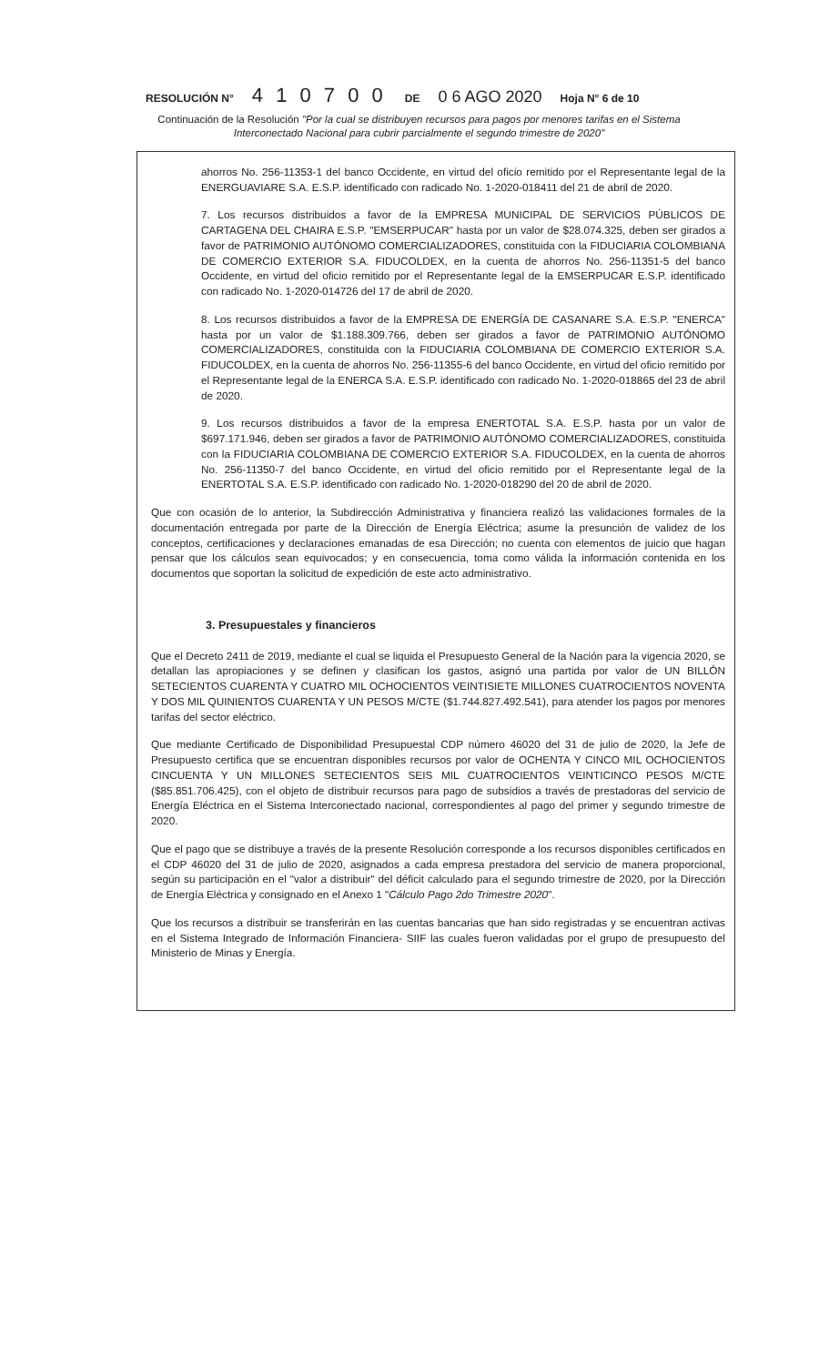RESOLUCIÓN N° 4 1 0 7 0 0 DE 0 6 AGO 2020 Hoja N° 6 de 10
Continuación de la Resolución "Por la cual se distribuyen recursos para pagos por menores tarifas en el Sistema Interconectado Nacional para cubrir parcialmente el segundo trimestre de 2020"
ahorros No. 256-11353-1 del banco Occidente, en virtud del oficio remitido por el Representante legal de la ENERGUAVIARE S.A. E.S.P. identificado con radicado No. 1-2020-018411 del 21 de abril de 2020.
7. Los recursos distribuidos a favor de la EMPRESA MUNICIPAL DE SERVICIOS PÚBLICOS DE CARTAGENA DEL CHAIRA E.S.P. "EMSERPUCAR" hasta por un valor de $28.074.325, deben ser girados a favor de PATRIMONIO AUTÓNOMO COMERCIALIZADORES, constituida con la FIDUCIARIA COLOMBIANA DE COMERCIO EXTERIOR S.A. FIDUCOLDEX, en la cuenta de ahorros No. 256-11351-5 del banco Occidente, en virtud del oficio remitido por el Representante legal de la EMSERPUCAR E.S.P. identificado con radicado No. 1-2020-014726 del 17 de abril de 2020.
8. Los recursos distribuidos a favor de la EMPRESA DE ENERGÍA DE CASANARE S.A. E.S.P. "ENERCA" hasta por un valor de $1.188.309.766, deben ser girados a favor de PATRIMONIO AUTÓNOMO COMERCIALIZADORES, constituida con la FIDUCIARIA COLOMBIANA DE COMERCIO EXTERIOR S.A. FIDUCOLDEX, en la cuenta de ahorros No. 256-11355-6 del banco Occidente, en virtud del oficio remitido por el Representante legal de la ENERCA S.A. E.S.P. identificado con radicado No. 1-2020-018865 del 23 de abril de 2020.
9. Los recursos distribuidos a favor de la empresa ENERTOTAL S.A. E.S.P. hasta por un valor de $697.171.946, deben ser girados a favor de PATRIMONIO AUTÓNOMO COMERCIALIZADORES, constituida con la FIDUCIARIA COLOMBIANA DE COMERCIO EXTERIOR S.A. FIDUCOLDEX, en la cuenta de ahorros No. 256-11350-7 del banco Occidente, en virtud del oficio remitido por el Representante legal de la ENERTOTAL S.A. E.S.P. identificado con radicado No. 1-2020-018290 del 20 de abril de 2020.
Que con ocasión de lo anterior, la Subdirección Administrativa y financiera realizó las validaciones formales de la documentación entregada por parte de la Dirección de Energía Eléctrica; asume la presunción de validez de los conceptos, certificaciones y declaraciones emanadas de esa Dirección; no cuenta con elementos de juicio que hagan pensar que los cálculos sean equivocados; y en consecuencia, toma como válida la información contenida en los documentos que soportan la solicitud de expedición de este acto administrativo.
3. Presupuestales y financieros
Que el Decreto 2411 de 2019, mediante el cual se liquida el Presupuesto General de la Nación para la vigencia 2020, se detallan las apropiaciones y se definen y clasifican los gastos, asignó una partida por valor de UN BILLÓN SETECIENTOS CUARENTA Y CUATRO MIL OCHOCIENTOS VEINTISIETE MILLONES CUATROCIENTOS NOVENTA Y DOS MIL QUINIENTOS CUARENTA Y UN PESOS M/CTE ($1.744.827.492.541), para atender los pagos por menores tarifas del sector eléctrico.
Que mediante Certificado de Disponibilidad Presupuestal CDP número 46020 del 31 de julio de 2020, la Jefe de Presupuesto certifica que se encuentran disponibles recursos por valor de OCHENTA Y CINCO MIL OCHOCIENTOS CINCUENTA Y UN MILLONES SETECIENTOS SEIS MIL CUATROCIENTOS VEINTICINCO PESOS M/CTE ($85.851.706.425), con el objeto de distribuir recursos para pago de subsidios a través de prestadoras del servicio de Energía Eléctrica en el Sistema Interconectado nacional, correspondientes al pago del primer y segundo trimestre de 2020.
Que el pago que se distribuye a través de la presente Resolución corresponde a los recursos disponibles certificados en el CDP 46020 del 31 de julio de 2020, asignados a cada empresa prestadora del servicio de manera proporcional, según su participación en el "valor a distribuir" del déficit calculado para el segundo trimestre de 2020, por la Dirección de Energía Eléctrica y consignado en el Anexo 1 "Cálculo Pago 2do Trimestre 2020".
Que los recursos a distribuir se transferirán en las cuentas bancarias que han sido registradas y se encuentran activas en el Sistema Integrado de Información Financiera- SIIF las cuales fueron validadas por el grupo de presupuesto del Ministerio de Minas y Energía.